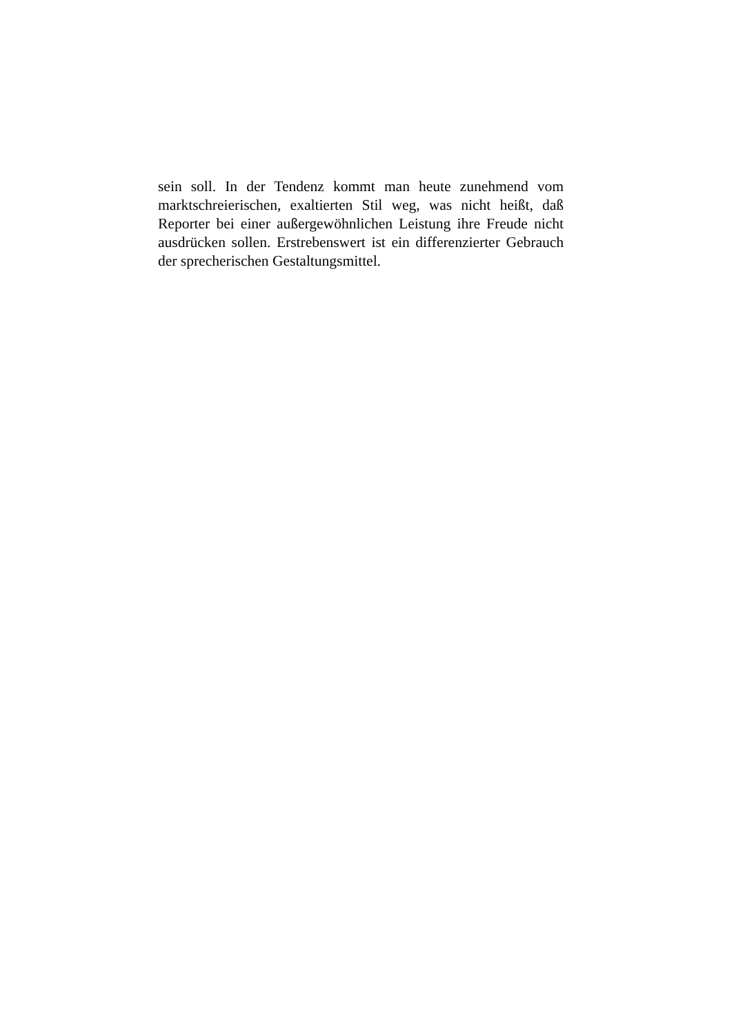sein soll. In der Tendenz kommt man heute zunehmend vom marktschreierischen, exaltierten Stil weg, was nicht heißt, daß Reporter bei einer außergewöhnlichen Leistung ihre Freude nicht ausdrücken sollen. Erstrebenswert ist ein differenzierter Gebrauch der sprecherischen Gestaltungsmittel.